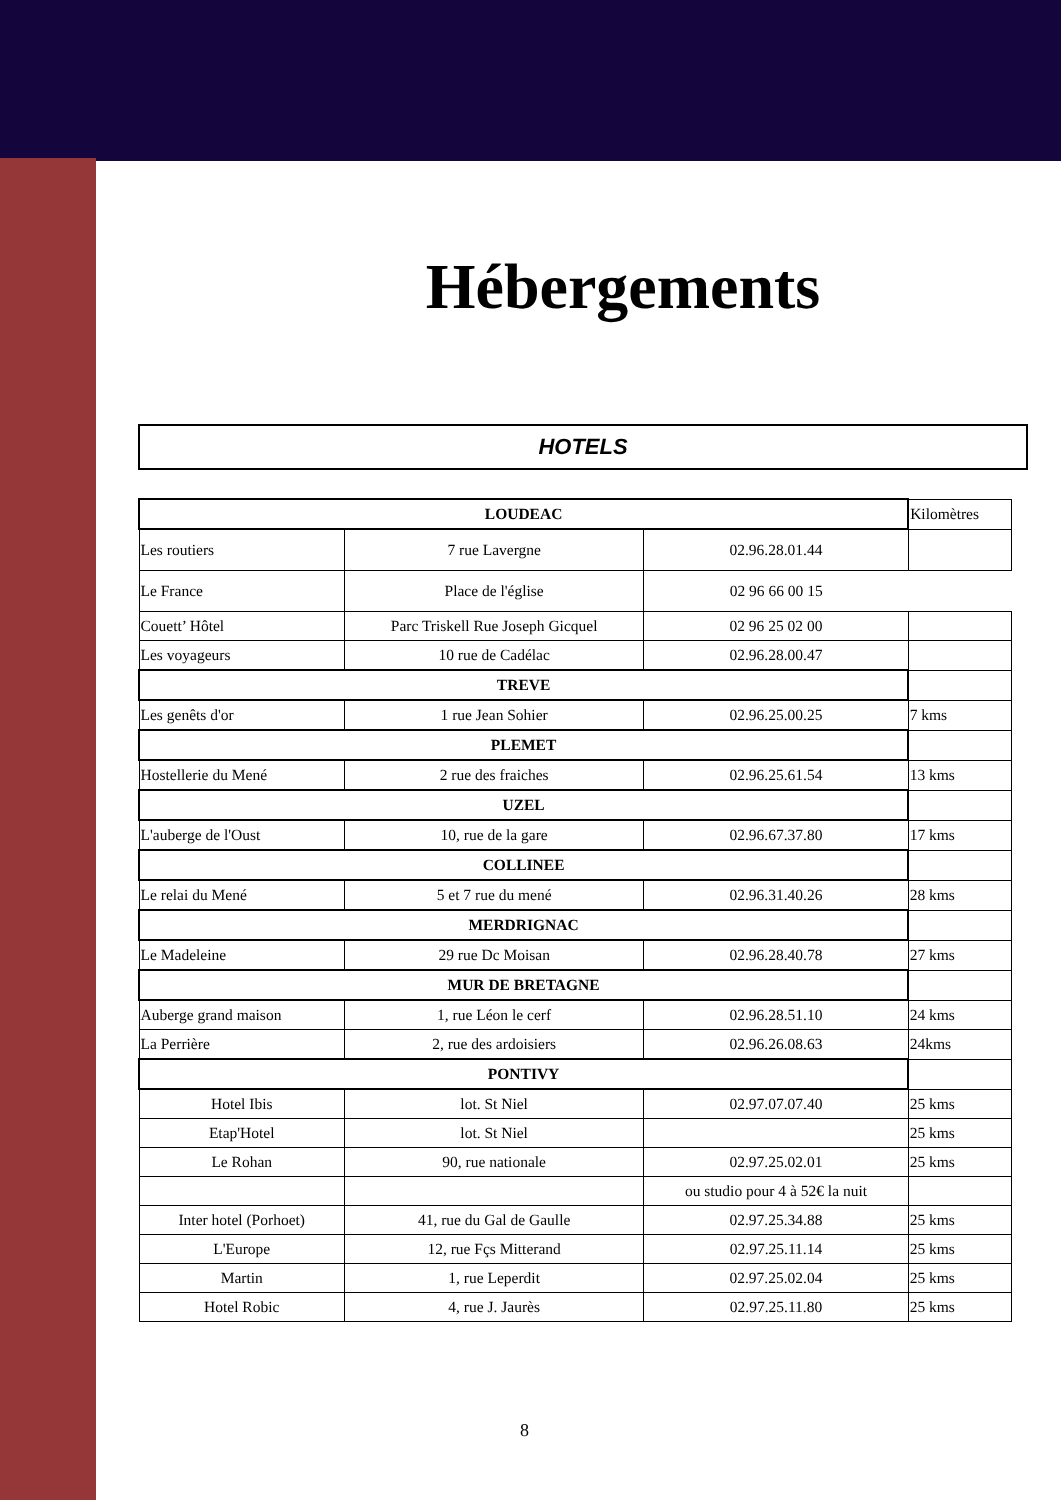Hébergements
HOTELS
| LOUDEAC | | | Kilomètres |
| Les routiers | 7 rue Lavergne | 02.96.28.01.44 | |
| Le France | Place de l'église | 02 96 66 00 15 | |
| Couett’ Hôtel | Parc Triskell Rue Joseph Gicquel | 02 96 25 02 00 | |
| Les voyageurs | 10 rue de Cadélac | 02.96.28.00.47 | |
| TREVE | | | |
| Les genêts d'or | 1 rue Jean Sohier | 02.96.25.00.25 | 7 kms |
| PLEMET | | | |
| Hostellerie du Mené | 2 rue des fraiches | 02.96.25.61.54 | 13 kms |
| UZEL | | | |
| L'auberge de l'Oust | 10, rue de la gare | 02.96.67.37.80 | 17 kms |
| COLLINEE | | | |
| Le relai du Mené | 5 et 7 rue du mené | 02.96.31.40.26 | 28 kms |
| MERDRIGNAC | | | |
| Le Madeleine | 29 rue Dc Moisan | 02.96.28.40.78 | 27 kms |
| MUR DE BRETAGNE | | | |
| Auberge grand maison | 1, rue Léon le cerf | 02.96.28.51.10 | 24 kms |
| La Perrière | 2, rue des ardoisiers | 02.96.26.08.63 | 24kms |
| PONTIVY | | | |
| Hotel Ibis | lot. St Niel | 02.97.07.07.40 | 25 kms |
| Etap'Hotel | lot. St Niel | | 25 kms |
| Le Rohan | 90, rue nationale | 02.97.25.02.01 | 25 kms |
| | | ou studio pour 4 à 52€ la nuit | |
| Inter hotel (Porhoet) | 41, rue du Gal de Gaulle | 02.97.25.34.88 | 25 kms |
| L'Europe | 12, rue Fçs Mitterand | 02.97.25.11.14 | 25 kms |
| Martin | 1, rue Leperdit | 02.97.25.02.04 | 25 kms |
| Hotel Robic | 4, rue J. Jaurès | 02.97.25.11.80 | 25 kms |
8